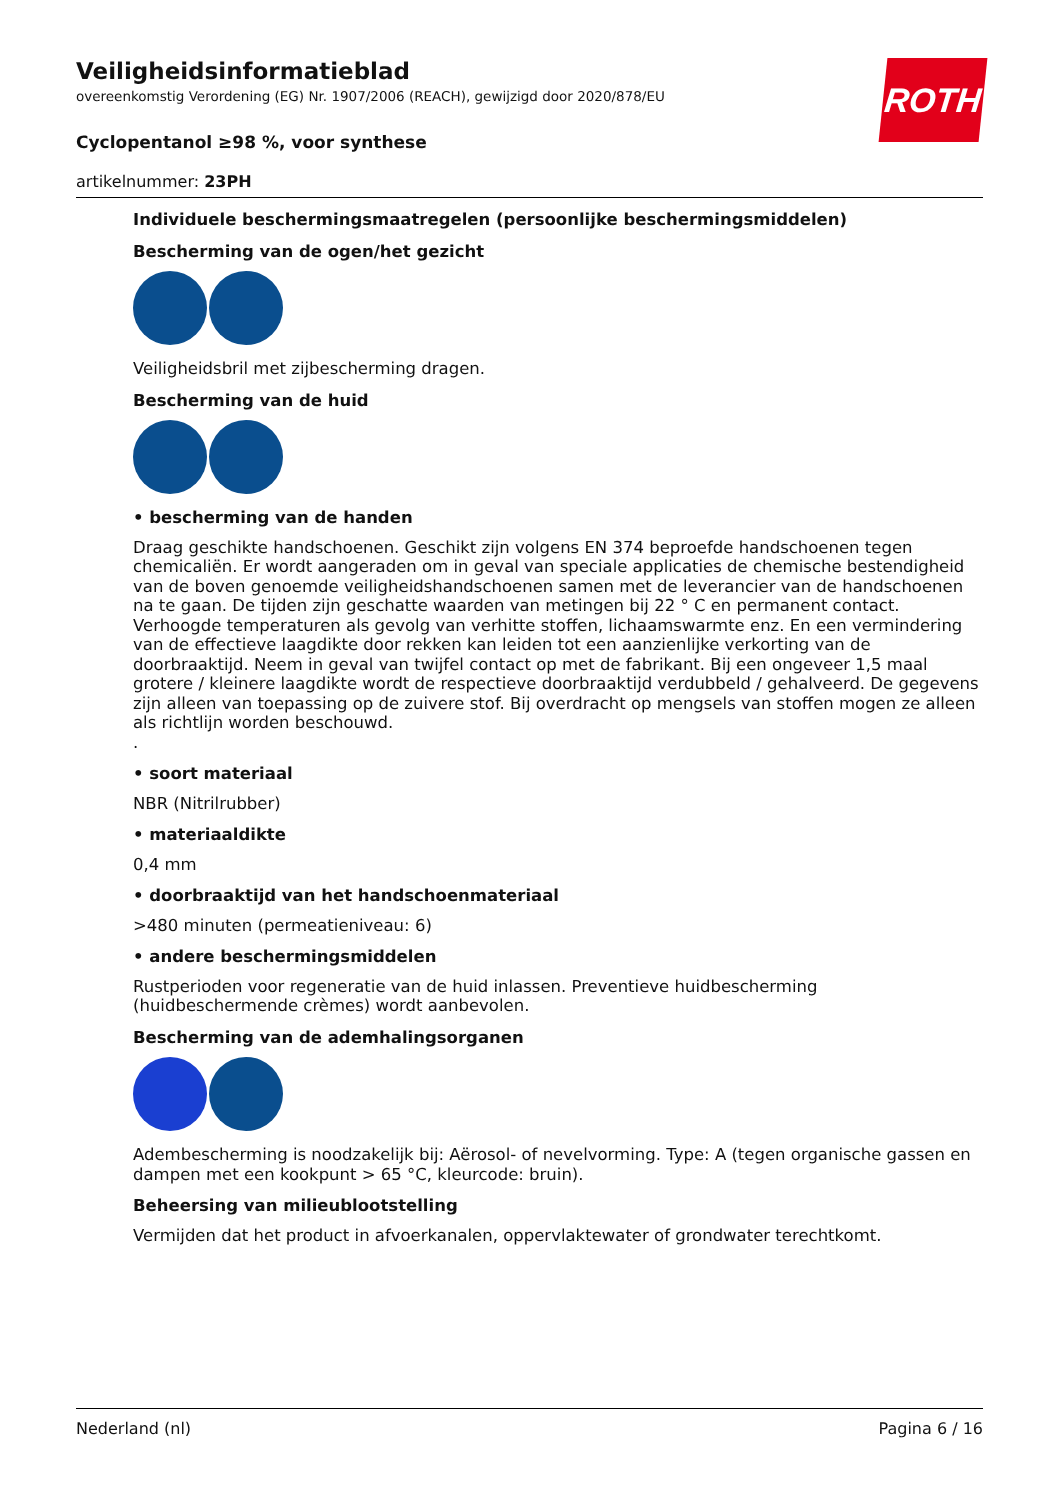ROTH
Veiligheidsinformatieblad
overeenkomstig Verordening (EG) Nr. 1907/2006 (REACH), gewijzigd door 2020/878/EU
Cyclopentanol ≥98 %, voor synthese
artikelnummer: 23PH
Individuele beschermingsmaatregelen (persoonlijke beschermingsmiddelen)
Bescherming van de ogen/het gezicht
Veiligheidsbril met zijbescherming dragen.
Bescherming van de huid
• bescherming van de handen
Draag geschikte handschoenen. Geschikt zijn volgens EN 374 beproefde handschoenen tegen chemicaliën. Er wordt aangeraden om in geval van speciale applicaties de chemische bestendigheid van de boven genoemde veiligheidshandschoenen samen met de leverancier van de handschoenen na te gaan. De tijden zijn geschatte waarden van metingen bij 22 ° C en permanent contact. Verhoogde temperaturen als gevolg van verhitte stoffen, lichaamswarmte enz. En een vermindering van de effectieve laagdikte door rekken kan leiden tot een aanzienlijke verkorting van de doorbraaktijd. Neem in geval van twijfel contact op met de fabrikant. Bij een ongeveer 1,5 maal grotere / kleinere laagdikte wordt de respectieve doorbraaktijd verdubbeld / gehalveerd. De gegevens zijn alleen van toepassing op de zuivere stof. Bij overdracht op mengsels van stoffen mogen ze alleen als richtlijn worden beschouwd.
.
• soort materiaal
NBR (Nitrilrubber)
• materiaaldikte
0,4 mm
• doorbraaktijd van het handschoenmateriaal
>480 minuten (permeatieniveau: 6)
• andere beschermingsmiddelen
Rustperioden voor regeneratie van de huid inlassen. Preventieve huidbescherming (huidbeschermende crèmes) wordt aanbevolen.
Bescherming van de ademhalingsorganen
Adembescherming is noodzakelijk bij: Aërosol- of nevelvorming. Type: A (tegen organische gassen en dampen met een kookpunt > 65 °C, kleurcode: bruin).
Beheersing van milieublootstelling
Vermijden dat het product in afvoerkanalen, oppervlaktewater of grondwater terechtkomt.
Nederland (nl) Pagina 6 / 16